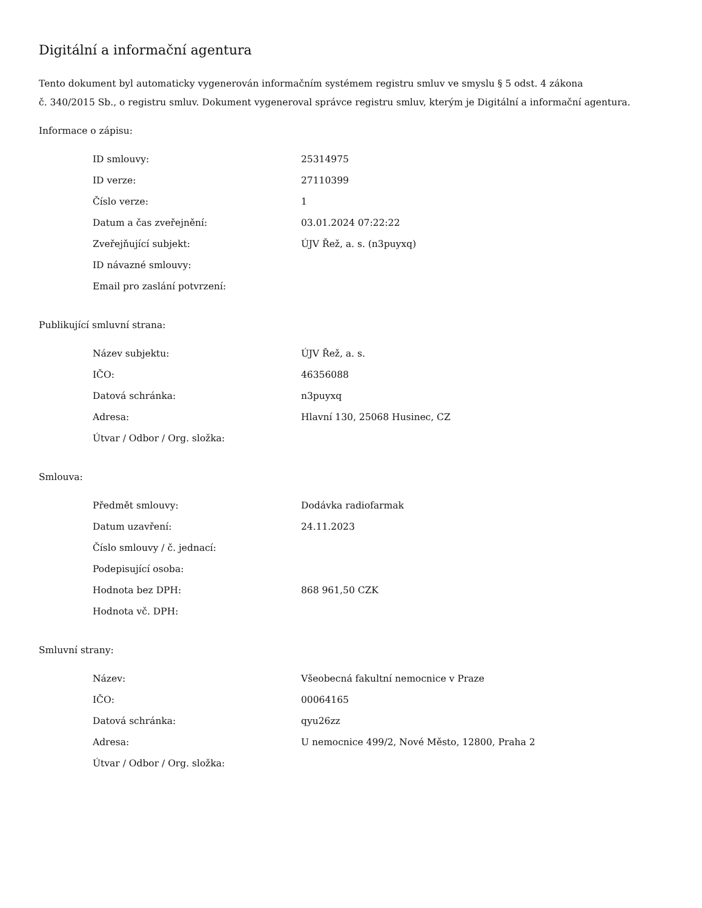Digitální a informační agentura
Tento dokument byl automaticky vygenerován informačním systémem registru smluv ve smyslu § 5 odst. 4 zákona
č. 340/2015 Sb., o registru smluv. Dokument vygeneroval správce registru smluv, kterým je Digitální a informační agentura.
Informace o zápisu:
| ID smlouvy: | 25314975 |
| ID verze: | 27110399 |
| Číslo verze: | 1 |
| Datum a čas zveřejnění: | 03.01.2024 07:22:22 |
| Zveřejňující subjekt: | ÚJV Řež, a. s. (n3puyxq) |
| ID návazné smlouvy: | |
| Email pro zaslání potvrzení: | |
Publikující smluvní strana:
| Název subjektu: | ÚJV Řež, a. s. |
| IČO: | 46356088 |
| Datová schránka: | n3puyxq |
| Adresa: | Hlavní 130, 25068 Husinec, CZ |
| Útvar / Odbor / Org. složka: | |
Smlouva:
| Předmět smlouvy: | Dodávka radiofarmak |
| Datum uzavření: | 24.11.2023 |
| Číslo smlouvy / č. jednací: | |
| Podepisující osoba: | |
| Hodnota bez DPH: | 868 961,50 CZK |
| Hodnota vč. DPH: | |
Smluvní strany:
| Název: | Všeobecná fakultní nemocnice v Praze |
| IČO: | 00064165 |
| Datová schránka: | qyu26zz |
| Adresa: | U nemocnice 499/2, Nové Město, 12800, Praha 2 |
| Útvar / Odbor / Org. složka: | |